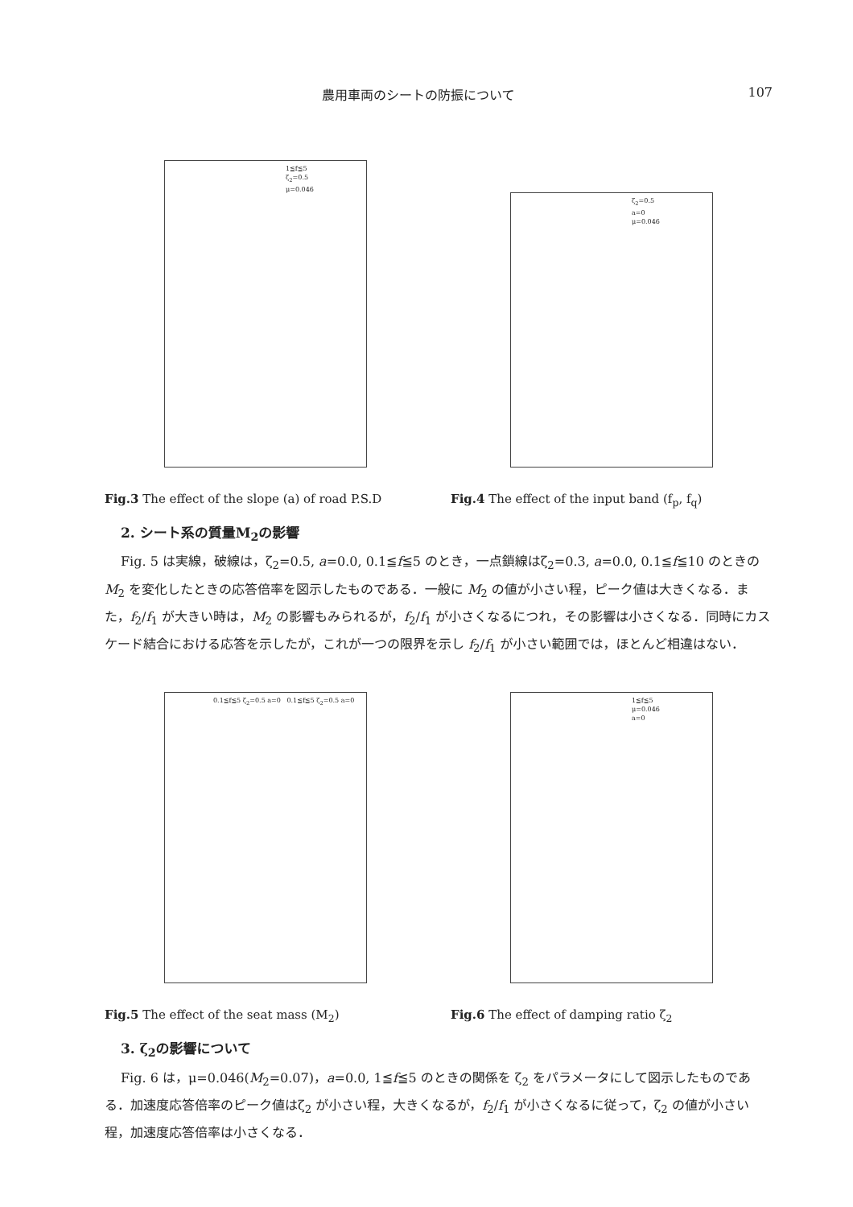農用車両のシートの防振について 107
1≦f≦5
ζ<sub>2</sub>=0.5
μ=0.046
Fig.3 The effect of the slope (a) of road P.S.D
ζ<sub>2</sub>=0.5
a=0
μ=0.046
Fig.4 The effect of the input band (f<sub>p</sub>, f<sub>q</sub>)
2. シート系の質量M<sub>2</sub>の影響
Fig. 5 は実線，破線は，ζ<sub>2</sub>=0.5, a=0.0, 0.1≦f≦5 のとき，一点鎖線はζ<sub>2</sub>=0.3, a=0.0, 0.1≦f≦10 のときの M<sub>2</sub> を変化したときの応答倍率を図示したものである．一般に M<sub>2</sub> の値が小さい程，ピーク値は大きくなる．また，f<sub>2</sub>/f<sub>1</sub> が大きい時は，M<sub>2</sub> の影響もみられるが，f<sub>2</sub>/f<sub>1</sub> が小さくなるにつれ，その影響は小さくなる．同時にカスケード結合における応答を示したが，これが一つの限界を示し f<sub>2</sub>/f<sub>1</sub> が小さい範囲では，ほとんど相違はない．
0.1≦f≦5 ζ<sub>2</sub>=0.5 a=0 0.1≦f≦5 ζ<sub>2</sub>=0.5 a=0
Fig.5 The effect of the seat mass (M<sub>2</sub>)
1≦f≦5
μ=0.046
a=0
Fig.6 The effect of damping ratio ζ<sub>2</sub>
3. ζ<sub>2</sub>の影響について
Fig. 6 は，μ=0.046(M<sub>2</sub>=0.07)，a=0.0, 1≦f≦5 のときの関係を ζ<sub>2</sub> をパラメータにして図示したものである．加速度応答倍率のピーク値はζ<sub>2</sub> が小さい程，大きくなるが，f<sub>2</sub>/f<sub>1</sub> が小さくなるに従って，ζ<sub>2</sub> の値が小さい程，加速度応答倍率は小さくなる．